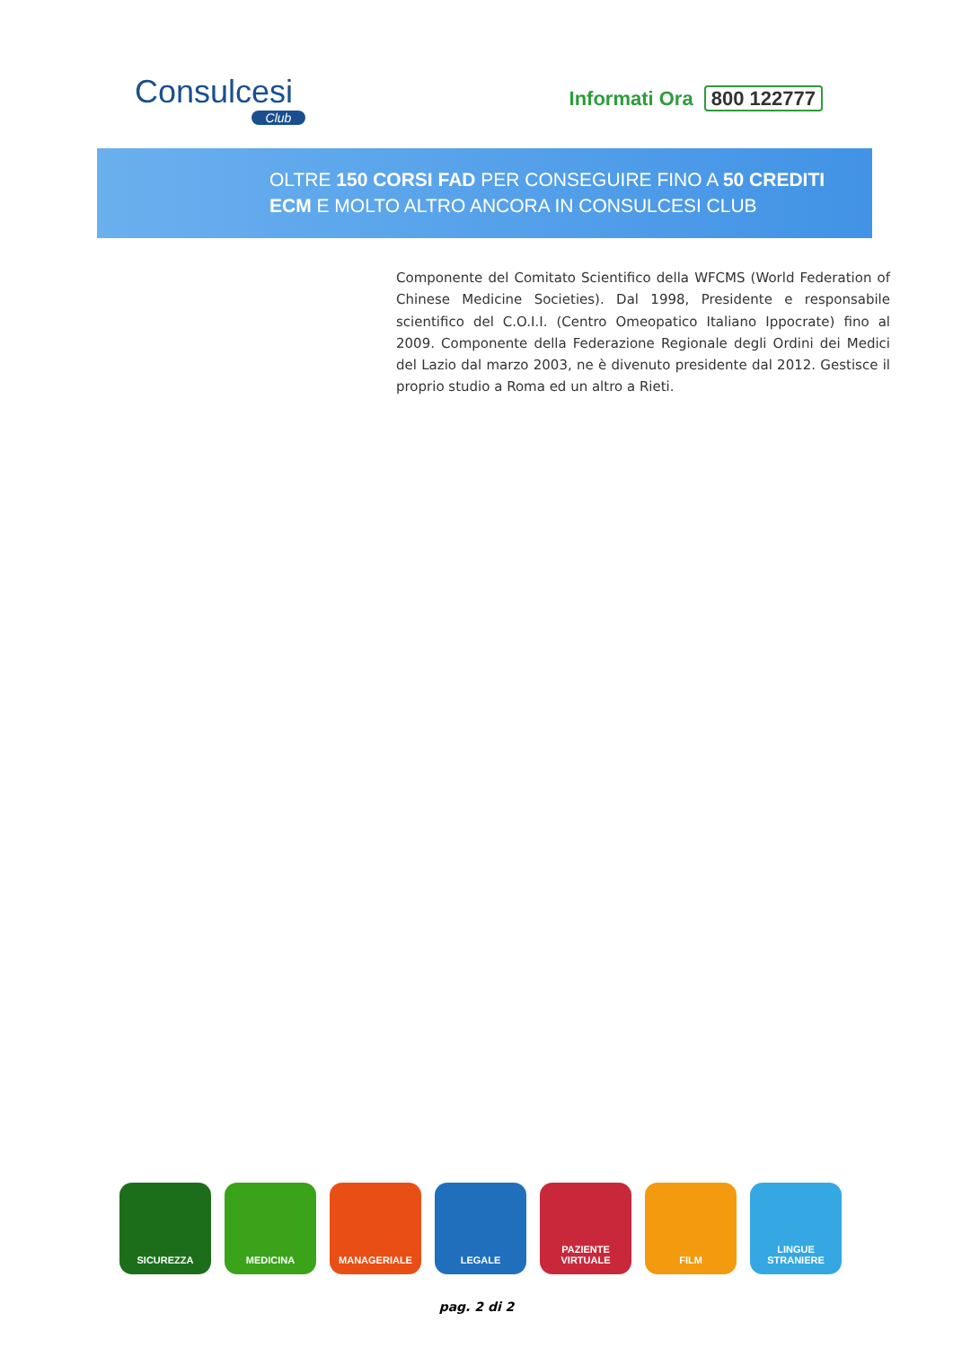Consulcesi
Club
Informati Ora 800 122777
OLTRE 150 CORSI FAD PER CONSEGUIRE FINO A 50 CREDITI
ECM E MOLTO ALTRO ANCORA IN CONSULCESI CLUB
Componente del Comitato Scientifico della WFCMS (World Federation of Chinese Medicine Societies). Dal 1998, Presidente e responsabile scientifico del C.O.I.I. (Centro Omeopatico Italiano Ippocrate) fino al 2009. Componente della Federazione Regionale degli Ordini dei Medici del Lazio dal marzo 2003, ne è divenuto presidente dal 2012. Gestisce il proprio studio a Roma ed un altro a Rieti.
SICUREZZA MEDICINA MANAGERIALE LEGALE PAZIENTE
VIRTUALE
FILM LINGUE
STRANIERE
pag. 2 di 2